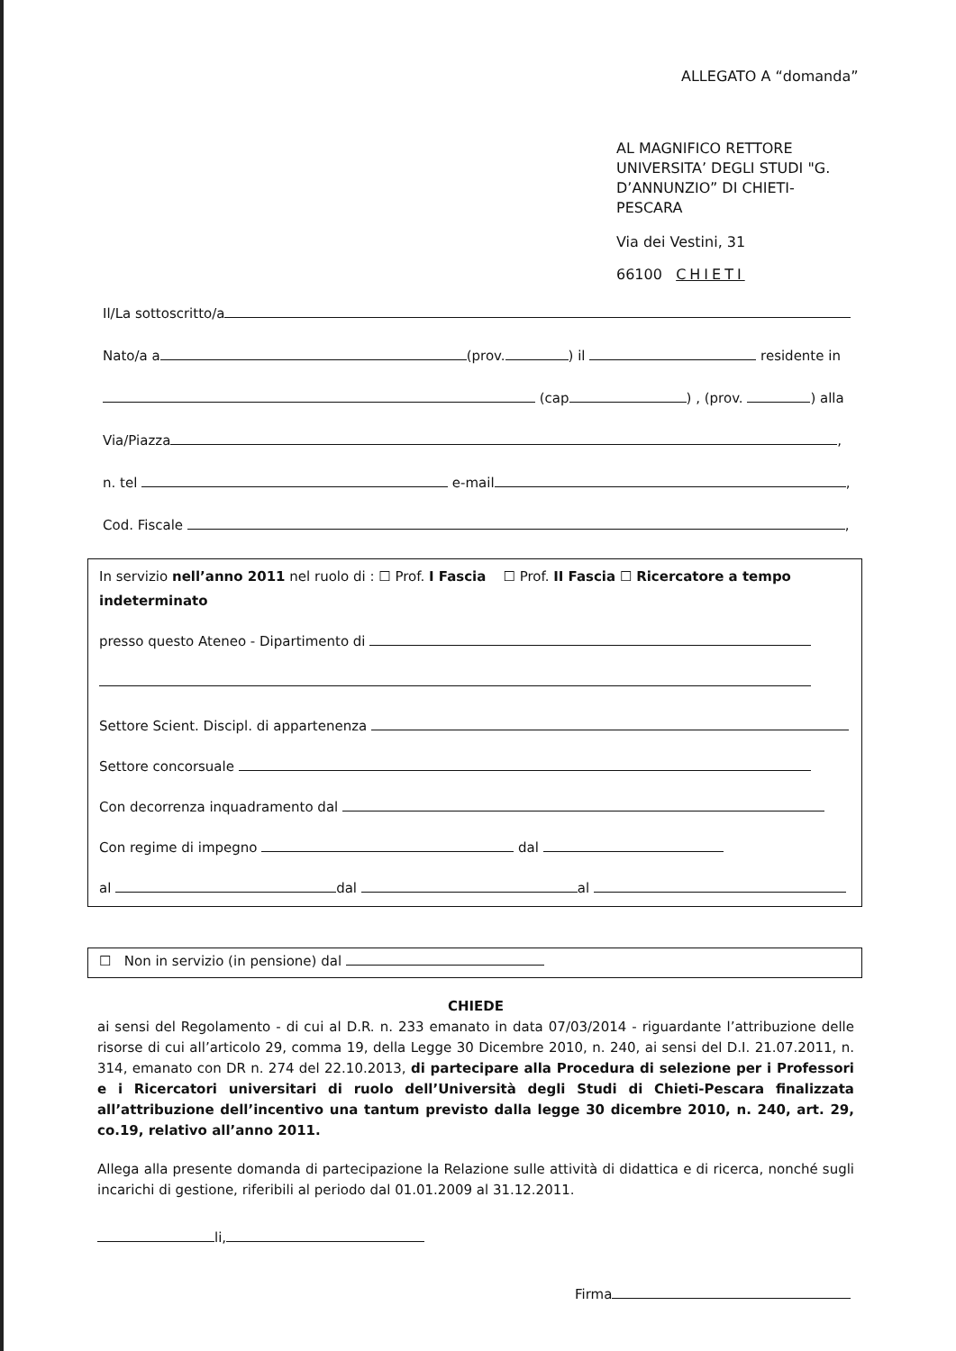ALLEGATO A “domanda”
AL MAGNIFICO RETTORE
UNIVERSITA’ DEGLI STUDI "G.
D’ANNUNZIO” DI CHIETI-
PESCARA
Via dei Vestini, 31
66100 CHIETI
Il/La sottoscritto/a
Nato/a a (prov. ) il residente in
(cap ) , (prov. ) alla
Via/Piazza ,
n. tel e-mail ,
Cod. Fiscale ,
In servizio nell’anno 2011 nel ruolo di : ☐ Prof. I Fascia ☐ Prof. II Fascia ☐ Ricercatore a tempo indeterminato
presso questo Ateneo - Dipartimento di
Settore Scient. Discipl. di appartenenza
Settore concorsuale
Con decorrenza inquadramento dal
Con regime di impegno dal
al dal al
☐ Non in servizio (in pensione) dal
CHIEDE
ai sensi del Regolamento - di cui al D.R. n. 233 emanato in data 07/03/2014 - riguardante l’attribuzione delle risorse di cui all’articolo 29, comma 19, della Legge 30 Dicembre 2010, n. 240, ai sensi del D.I. 21.07.2011, n. 314, emanato con DR n. 274 del 22.10.2013, di partecipare alla Procedura di selezione per i Professori e i Ricercatori universitari di ruolo dell’Università degli Studi di Chieti-Pescara finalizzata all’attribuzione dell’incentivo una tantum previsto dalla legge 30 dicembre 2010, n. 240, art. 29, co.19, relativo all’anno 2011.
Allega alla presente domanda di partecipazione la Relazione sulle attività di didattica e di ricerca, nonché sugli incarichi di gestione, riferibili al periodo dal 01.01.2009 al 31.12.2011.
li,
Firma